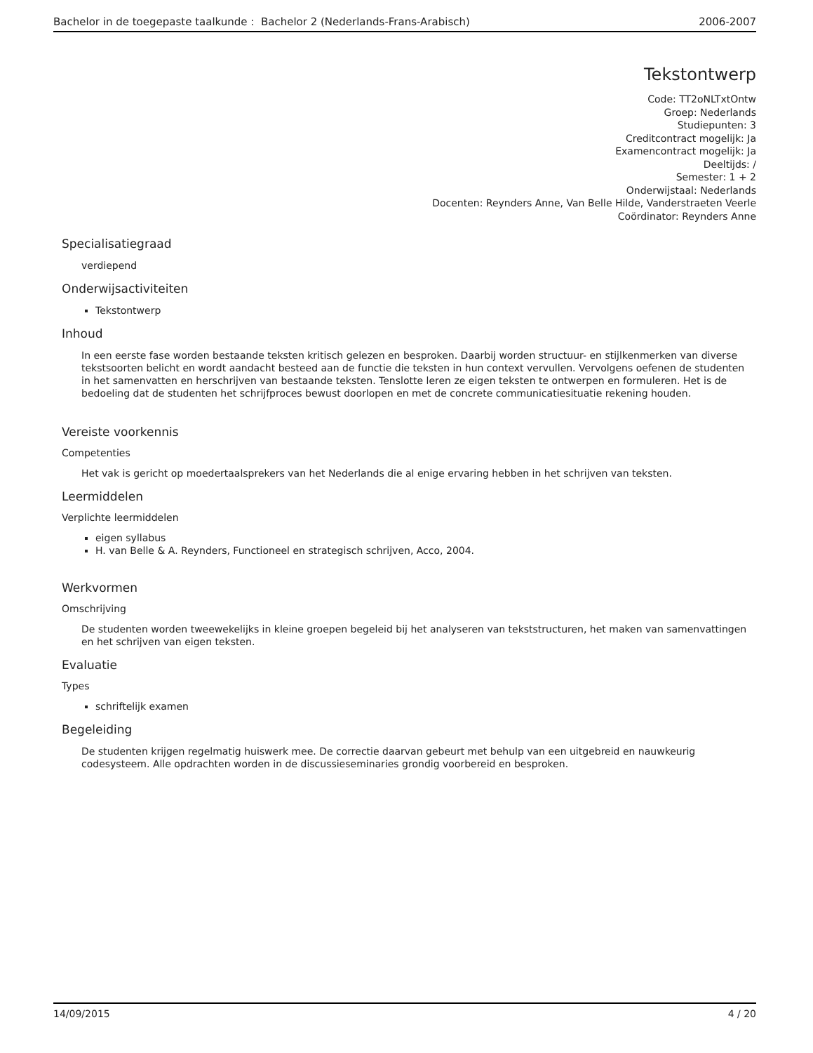Bachelor in de toegepaste taalkunde : Bachelor 2 (Nederlands-Frans-Arabisch) 2006-2007
Tekstontwerp
Code: TT2oNLTxtOntw
Groep: Nederlands
Studiepunten: 3
Creditcontract mogelijk: Ja
Examencontract mogelijk: Ja
Deeltijds: /
Semester: 1 + 2
Onderwijstaal: Nederlands
Docenten: Reynders Anne, Van Belle Hilde, Vanderstraeten Veerle
Coördinator: Reynders Anne
Specialisatiegraad
verdiepend
Onderwijsactiviteiten
Tekstontwerp
Inhoud
In een eerste fase worden bestaande teksten kritisch gelezen en besproken. Daarbij worden structuur- en stijlkenmerken van diverse tekstsoorten belicht en wordt aandacht besteed aan de functie die teksten in hun context vervullen. Vervolgens oefenen de studenten in het samenvatten en herschrijven van bestaande teksten. Tenslotte leren ze eigen teksten te ontwerpen en formuleren. Het is de bedoeling dat de studenten het schrijfproces bewust doorlopen en met de concrete communicatiesituatie rekening houden.
Vereiste voorkennis
Competenties
Het vak is gericht op moedertaalsprekers van het Nederlands die al enige ervaring hebben in het schrijven van teksten.
Leermiddelen
Verplichte leermiddelen
eigen syllabus
H. van Belle & A. Reynders, Functioneel en strategisch schrijven, Acco, 2004.
Werkvormen
Omschrijving
De studenten worden tweewekelijks in kleine groepen begeleid bij het analyseren van tekststructuren, het maken van samenvattingen en het schrijven van eigen teksten.
Evaluatie
Types
schriftelijk examen
Begeleiding
De studenten krijgen regelmatig huiswerk mee. De correctie daarvan gebeurt met behulp van een uitgebreid en nauwkeurig codesysteem. Alle opdrachten worden in de discussieseminaries grondig voorbereid en besproken.
14/09/2015 4 / 20